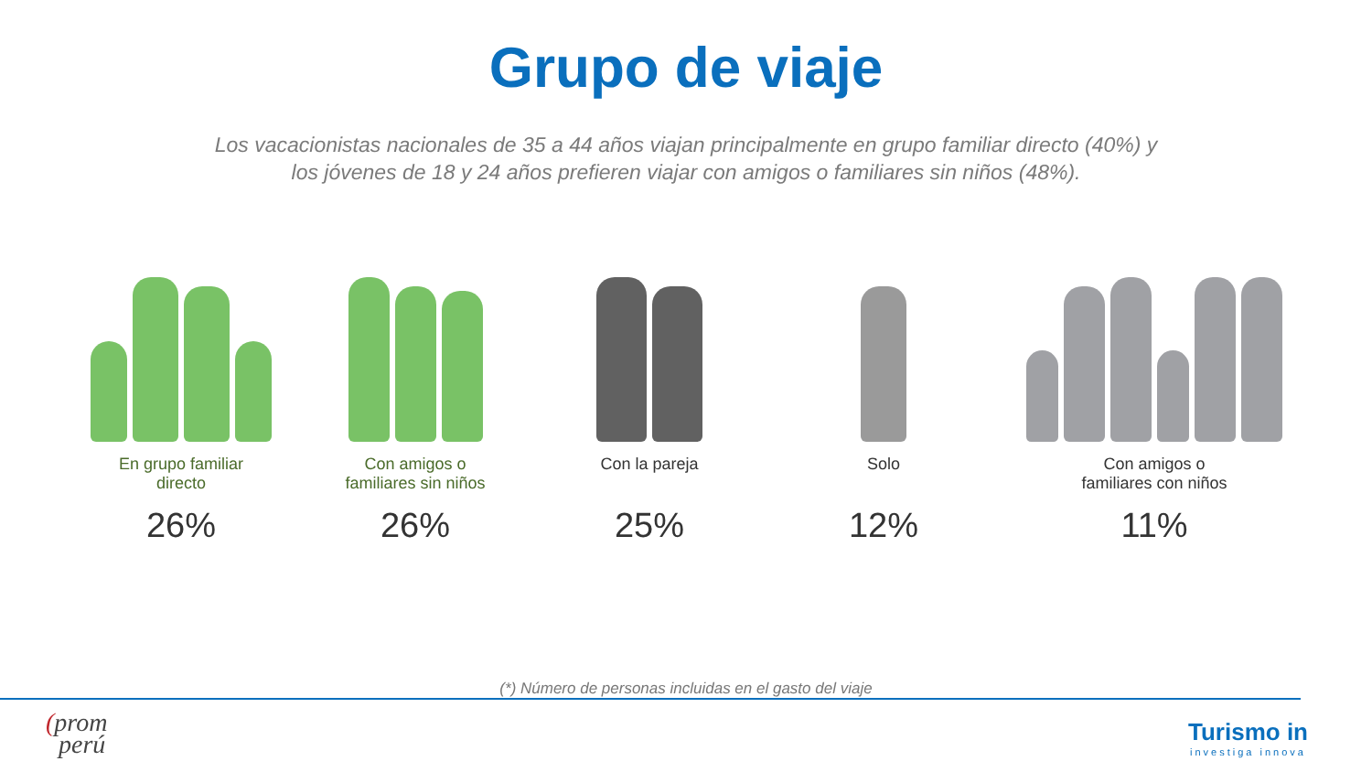Grupo de viaje
Los vacacionistas nacionales de 35 a 44 años viajan principalmente en grupo familiar directo (40%) y
los jóvenes de 18 y 24 años prefieren viajar con amigos o familiares sin niños (48%).
En grupo familiar
directo
26%
Con amigos o
familiares sin niños
26%
Con la pareja
25%
Solo
12%
Con amigos o
familiares con niños
11%
(*) Número de personas incluidas en el gasto del viaje
(prom
perú
Turismo in
investiga innova